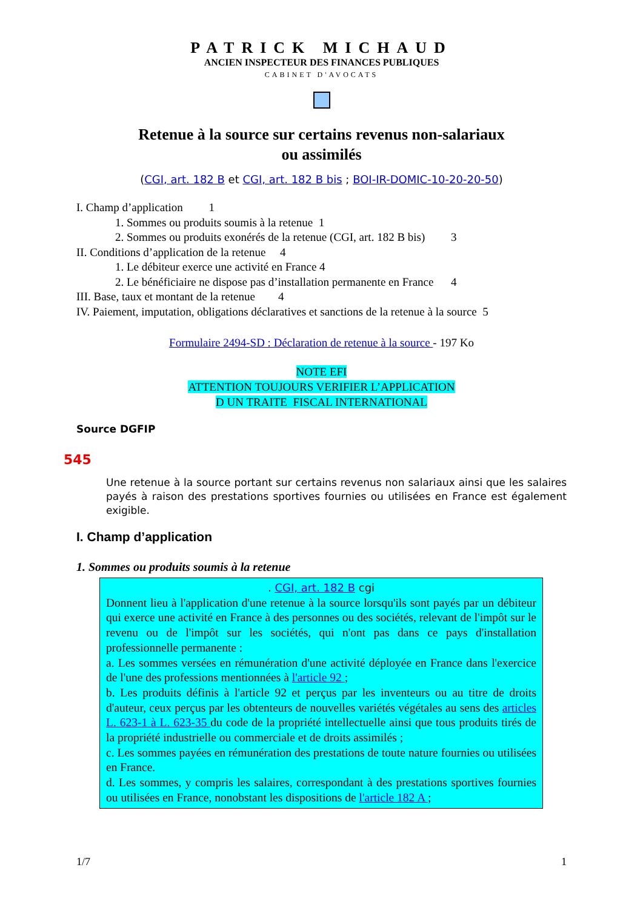PATRICK MICHAUD
ANCIEN INSPECTEUR DES FINANCES PUBLIQUES
CABINET D'AVOCATS
Retenue à la source sur certains revenus non-salariaux
ou assimilés
(CGI, art. 182 B et CGI, art. 182 B bis ; BOI-IR-DOMIC-10-20-20-50)
I. Champ d’application 1
1. Sommes ou produits soumis à la retenue 1
2. Sommes ou produits exonérés de la retenue (CGI, art. 182 B bis) 3
II. Conditions d’application de la retenue 4
1. Le débiteur exerce une activité en France 4
2. Le bénéficiaire ne dispose pas d’installation permanente en France 4
III. Base, taux et montant de la retenue 4
IV. Paiement, imputation, obligations déclaratives et sanctions de la retenue à la source 5
Formulaire 2494-SD : Déclaration de retenue à la source - 197 Ko
NOTE EFI
ATTENTION TOUJOURS VERIFIER L’APPLICATION
D UN TRAITE FISCAL INTERNATIONAL
Source DGFIP
545
Une retenue à la source portant sur certains revenus non salariaux ainsi que les salaires payés à raison des prestations sportives fournies ou utilisées en France est également exigible.
I. Champ d’application
1. Sommes ou produits soumis à la retenue
. CGI, art. 182 B cgi
Donnent lieu à l'application d'une retenue à la source lorsqu'ils sont payés par un débiteur qui exerce une activité en France à des personnes ou des sociétés, relevant de l'impôt sur le revenu ou de l'impôt sur les sociétés, qui n'ont pas dans ce pays d'installation professionnelle permanente :
a. Les sommes versées en rémunération d'une activité déployée en France dans l'exercice de l'une des professions mentionnées à l'article 92 ;
b. Les produits définis à l'article 92 et perçus par les inventeurs ou au titre de droits d'auteur, ceux perçus par les obtenteurs de nouvelles variétés végétales au sens des articles L. 623-1 à L. 623-35 du code de la propriété intellectuelle ainsi que tous produits tirés de la propriété industrielle ou commerciale et de droits assimilés ;
c. Les sommes payées en rémunération des prestations de toute nature fournies ou utilisées en France.
d. Les sommes, y compris les salaires, correspondant à des prestations sportives fournies ou utilisées en France, nonobstant les dispositions de l'article 182 A ;
1/7 1